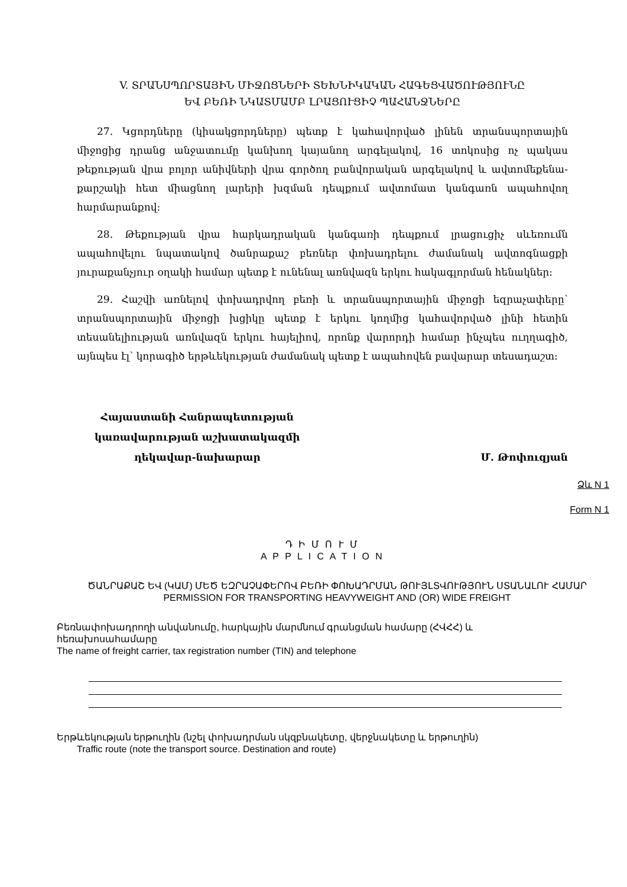V. ՏՐԱՆՍՊՈՐՏԱՅԻՆ ՄԻՋՈՑՆԵՐԻ ՏԵԽՆԻԿԱԿԱՆ ՀԱԳԵՑՎԱԾՈՒԹՅՈՒՆԸ
ԵՎ ԲԵՌԻ ՆԿԱՏՄԱՄԲ ԼՐԱՑՈՒՑԻՉ ՊԱՀԱՆՋՆԵՐԸ
27. Կցորդները (կիսակցորդները) պետք է կահավորված լինեն տրանսպորտային միջոցից դրանց անջատումը կանխող կայանող արգելակով, 16 տոկոսից ոչ պակաս թեքության վրա բոլոր անիվների վրա գործող բանվորական արգելակով և ավտոմեքենա-քարշակի հետ միացնող լարերի խզման դեպքում ավտոմատ կանգառն ապահովող հարմարանքով:
28. Թեքության վրա հարկադրական կանգառի դեպքում լրացուցիչ սևեռումն ապահովելու նպատակով ծանրաքաշ բեռներ փոխադրելու ժամանակ ավտոգնացքի յուրաքանչյուր օղակի համար պետք է ունենալ առնվազն երկու հակագլորման հենակներ:
29. Հաշվի առնելով փոխադրվող բեռի և տրանսպորտային միջոցի եզրաչափերը՝ տրանսպորտային միջոցի խցիկը պետք է երկու կողմից կահավորված լինի հետին տեսանելիության առնվազն երկու հայելիով, որոնք վարորդի համար ինչպես ուղղագիծ, այնպես էլ՝ կորագիծ երթևեկության ժամանակ պետք է ապահովեն բավարար տեսադաշտ:
Հայաստանի Հանրապետության
կառավարության աշխատակազմի
ղեկավար-նախարար
Մ. Թոփուզյան
Ձև N 1
Form N 1
Դ Ի Մ Ո Ւ Մ
A P P L I C A T I O N
ԾԱՆՐԱՔԱՇ ԵՎ (ԿԱՄ) ՄԵԾ ԵԶՐԱՉԱՓԵՐՈՎ ԲԵՌԻ ՓՈԽԱԴՐՄԱՆ ԹՈՒՅԼՏՎՈՒԹՅՈՒՆ ՍՏԱՆԱԼՈՒ ՀԱՄԱՐ
PERMISSION FOR TRANSPORTING HEAVYWEIGHT AND (OR) WIDE FREIGHT
Բեռնափոխադրողի անվանումը, հարկային մարմնում գրանցման համարը (ՀՎՀՀ) և հեռախոսահամարը
The name of freight carrier, tax registration number (TIN) and telephone
Երթևեկության երթուղին (նշել փոխադրման սկզբնակետը, վերջնակետը և երթուղին)
Traffic route (note the transport source. Destination and route)